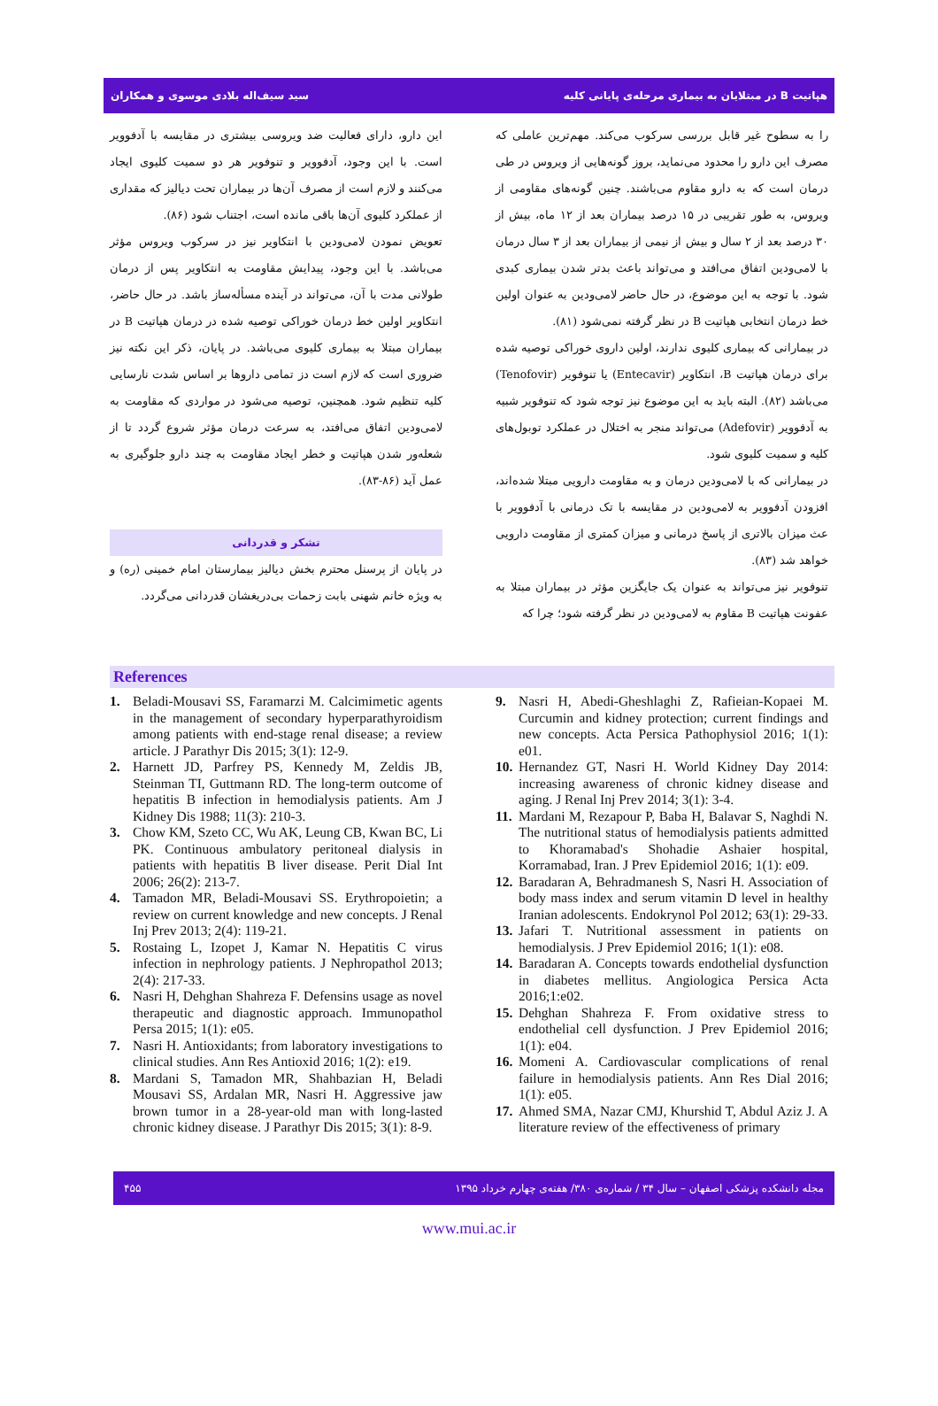هپاتیت B در مبتلایان به بیماری مرحله‌ی پایانی کلیه سید سیف‌اله بلادی موسوی و همکاران
را به سطوح غیر قابل بررسی سرکوب می‌کند. مهم‌ترین عاملی که مصرف این دارو را محدود می‌نماید، بروز گونه‌هایی از ویروس در طی درمان است که به دارو مقاوم می‌باشند. چنین گونه‌های مقاومی از ویروس، به طور تقریبی در ۱۵ درصد بیماران بعد از ۱۲ ماه، بیش از ۳۰ درصد بعد از ۲ سال و بیش از نیمی از بیماران بعد از ۳ سال درمان با لامی‌ودین اتفاق می‌افتد و می‌تواند باعث بدتر شدن بیماری کبدی شود. با توجه به این موضوع، در حال حاضر لامی‌ودین به عنوان اولین خط درمان انتخابی هپاتیت B در نظر گرفته نمی‌شود (۸۱).
در بیمارانی که بیماری کلیوی ندارند، اولین داروی خوراکی توصیه شده برای درمان هپاتیت B، انتکاویر (Entecavir) یا تنوفویر (Tenofovir) می‌باشد (۸۲). البته باید به این موضوع نیز توجه شود که تنوفویر شبیه به آدفوویر (Adefovir) می‌تواند منجر به اختلال در عملکرد توبول‌های کلیه و سمیت کلیوی شود.
در بیمارانی که با لامی‌ودین درمان و به مقاومت دارویی مبتلا شده‌اند، افزودن آدفوویر به لامی‌ودین در مقایسه با تک درمانی با آدفوویر با عث میزان بالاتری از پاسخ درمانی و میزان کمتری از مقاومت دارویی خواهد شد (۸۳).
تنوفویر نیز می‌تواند به عنوان یک جایگزین مؤثر در بیماران مبتلا به عفونت هپاتیت B مقاوم به لامی‌ودین در نظر گرفته شود؛ چرا که
این دارو، دارای فعالیت ضد ویروسی بیشتری در مقایسه با آدفوویر است. با این وجود، آدفوویر و تنوفویر هر دو سمیت کلیوی ایجاد می‌کنند و لازم است از مصرف آن‌ها در بیماران تحت دیالیز که مقداری از عملکرد کلیوی آن‌ها باقی مانده است، اجتناب شود (۸۶).
تعویض نمودن لامی‌ودین با انتکاویر نیز در سرکوب ویروس مؤثر می‌باشد. با این وجود، پیدایش مقاومت به انتکاویر پس از درمان طولانی مدت با آن، می‌تواند در آینده مسأله‌ساز باشد. در حال حاضر، انتکاویر اولین خط درمان خوراکی توصیه شده در درمان هپاتیت B در بیماران مبتلا به بیماری کلیوی می‌باشد. در پایان، ذکر این نکته نیز ضروری است که لازم است دز تمامی داروها بر اساس شدت نارسایی کلیه تنظیم شود. همچنین، توصیه می‌شود در مواردی که مقاومت به لامی‌ودین اتفاق می‌افتد، به سرعت درمان مؤثر شروع گردد تا از شعله‌ور شدن هپاتیت و خطر ایجاد مقاومت به چند دارو جلوگیری به عمل آید (۸۶-۸۳).
تشکر و قدردانی
در پایان از پرسنل محترم بخش دیالیز بیمارستان امام خمینی (ره) و به ویژه خانم شهنی بابت زحمات بی‌دریغشان قدردانی می‌گردد.
References
1. Beladi-Mousavi SS, Faramarzi M. Calcimimetic agents in the management of secondary hyperparathyroidism among patients with end-stage renal disease; a review article. J Parathyr Dis 2015; 3(1): 12-9.
2. Harnett JD, Parfrey PS, Kennedy M, Zeldis JB, Steinman TI, Guttmann RD. The long-term outcome of hepatitis B infection in hemodialysis patients. Am J Kidney Dis 1988; 11(3): 210-3.
3. Chow KM, Szeto CC, Wu AK, Leung CB, Kwan BC, Li PK. Continuous ambulatory peritoneal dialysis in patients with hepatitis B liver disease. Perit Dial Int 2006; 26(2): 213-7.
4. Tamadon MR, Beladi-Mousavi SS. Erythropoietin; a review on current knowledge and new concepts. J Renal Inj Prev 2013; 2(4): 119-21.
5. Rostaing L, Izopet J, Kamar N. Hepatitis C virus infection in nephrology patients. J Nephropathol 2013; 2(4): 217-33.
6. Nasri H, Dehghan Shahreza F. Defensins usage as novel therapeutic and diagnostic approach. Immunopathol Persa 2015; 1(1): e05.
7. Nasri H. Antioxidants; from laboratory investigations to clinical studies. Ann Res Antioxid 2016; 1(2): e19.
8. Mardani S, Tamadon MR, Shahbazian H, Beladi Mousavi SS, Ardalan MR, Nasri H. Aggressive jaw brown tumor in a 28-year-old man with long-lasted chronic kidney disease. J Parathyr Dis 2015; 3(1): 8-9.
9. Nasri H, Abedi-Gheshlaghi Z, Rafieian-Kopaei M. Curcumin and kidney protection; current findings and new concepts. Acta Persica Pathophysiol 2016; 1(1): e01.
10. Hernandez GT, Nasri H. World Kidney Day 2014: increasing awareness of chronic kidney disease and aging. J Renal Inj Prev 2014; 3(1): 3-4.
11. Mardani M, Rezapour P, Baba H, Balavar S, Naghdi N. The nutritional status of hemodialysis patients admitted to Khoramabad's Shohadie Ashaier hospital, Korramabad, Iran. J Prev Epidemiol 2016; 1(1): e09.
12. Baradaran A, Behradmanesh S, Nasri H. Association of body mass index and serum vitamin D level in healthy Iranian adolescents. Endokrynol Pol 2012; 63(1): 29-33.
13. Jafari T. Nutritional assessment in patients on hemodialysis. J Prev Epidemiol 2016; 1(1): e08.
14. Baradaran A. Concepts towards endothelial dysfunction in diabetes mellitus. Angiologica Persica Acta 2016;1:e02.
15. Dehghan Shahreza F. From oxidative stress to endothelial cell dysfunction. J Prev Epidemiol 2016; 1(1): e04.
16. Momeni A. Cardiovascular complications of renal failure in hemodialysis patients. Ann Res Dial 2016; 1(1): e05.
17. Ahmed SMA, Nazar CMJ, Khurshid T, Abdul Aziz J. A literature review of the effectiveness of primary
مجله دانشکده پزشکی اصفهان – سال ۳۴ / شماره‌ی ۳۸۰/ هفته‌ی چهارم خرداد ۱۳۹۵ ۴۵۵
www.mui.ac.ir